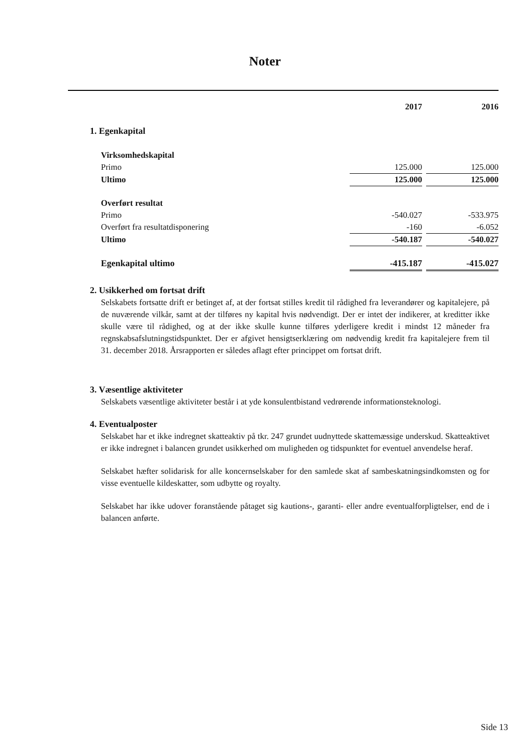Noter
| | 2017 | | 2016 |
| --- | --- | --- | --- |
| 1. Egenkapital | | | |
| Virksomhedskapital | | | |
| Primo | 125.000 | | 125.000 |
| Ultimo | 125.000 | | 125.000 |
| Overført resultat | | | |
| Primo | -540.027 | | -533.975 |
| Overført fra resultatdisponering | -160 | | -6.052 |
| Ultimo | -540.187 | | -540.027 |
| Egenkapital ultimo | -415.187 | | -415.027 |
2. Usikkerhed om fortsat drift
Selskabets fortsatte drift er betinget af, at der fortsat stilles kredit til rådighed fra leverandører og kapitalejere, på de nuværende vilkår, samt at der tilføres ny kapital hvis nødvendigt. Der er intet der indikerer, at kreditter ikke skulle være til rådighed, og at der ikke skulle kunne tilføres yderligere kredit i mindst 12 måneder fra regnskabsafslutningstidspunktet. Der er afgivet hensigtserklæring om nødvendig kredit fra kapitalejere frem til 31. december 2018. Årsrapporten er således aflagt efter princippet om fortsat drift.
3. Væsentlige aktiviteter
Selskabets væsentlige aktiviteter består i at yde konsulentbistand vedrørende informationsteknologi.
4. Eventualposter
Selskabet har et ikke indregnet skatteaktiv på tkr. 247 grundet uudnyttede skattemæssige underskud. Skatteaktivet er ikke indregnet i balancen grundet usikkerhed om muligheden og tidspunktet for eventuel anvendelse heraf.
Selskabet hæfter solidarisk for alle koncernselskaber for den samlede skat af sambeskatningsindkomsten og for visse eventuelle kildeskatter, som udbytte og royalty.
Selskabet har ikke udover foranstående påtaget sig kautions-, garanti- eller andre eventualforpligtelser, end de i balancen anførte.
Side 13